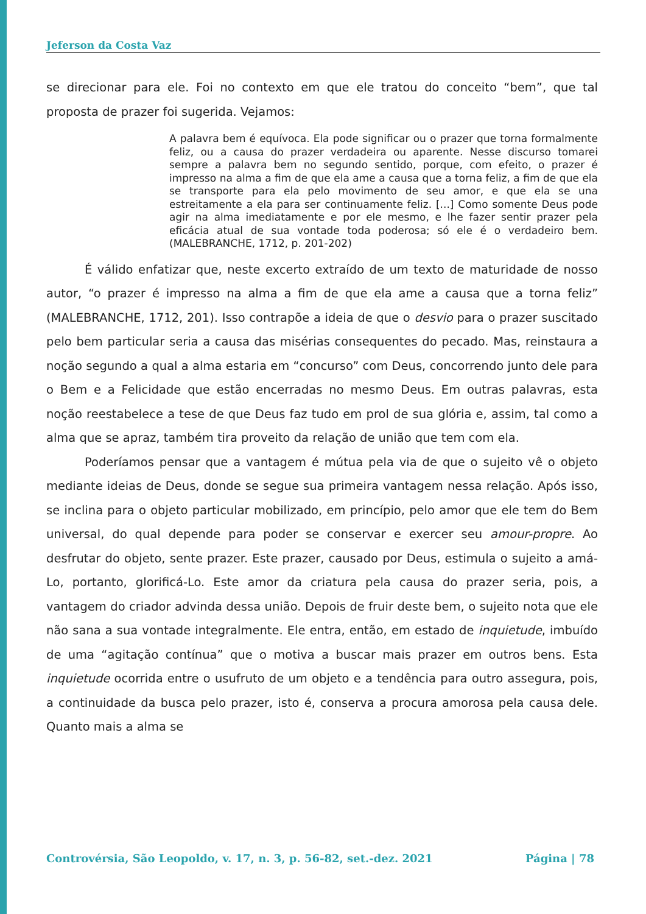Jeferson da Costa Vaz
se direcionar para ele. Foi no contexto em que ele tratou do conceito “bem”, que tal proposta de prazer foi sugerida. Vejamos:
A palavra bem é equívoca. Ela pode significar ou o prazer que torna formalmente feliz, ou a causa do prazer verdadeira ou aparente. Nesse discurso tomarei sempre a palavra bem no segundo sentido, porque, com efeito, o prazer é impresso na alma a fim de que ela ame a causa que a torna feliz, a fim de que ela se transporte para ela pelo movimento de seu amor, e que ela se una estreitamente a ela para ser continuamente feliz. [...] Como somente Deus pode agir na alma imediatamente e por ele mesmo, e lhe fazer sentir prazer pela eficácia atual de sua vontade toda poderosa; só ele é o verdadeiro bem. (MALEBRANCHE, 1712, p. 201-202)
É válido enfatizar que, neste excerto extraído de um texto de maturidade de nosso autor, “o prazer é impresso na alma a fim de que ela ame a causa que a torna feliz” (MALEBRANCHE, 1712, 201). Isso contrapõe a ideia de que o desvio para o prazer suscitado pelo bem particular seria a causa das misérias consequentes do pecado. Mas, reinstaura a noção segundo a qual a alma estaria em “concurso” com Deus, concorrendo junto dele para o Bem e a Felicidade que estão encerradas no mesmo Deus. Em outras palavras, esta noção reestabelece a tese de que Deus faz tudo em prol de sua glória e, assim, tal como a alma que se apraz, também tira proveito da relação de união que tem com ela.
Poderíamos pensar que a vantagem é mútua pela via de que o sujeito vê o objeto mediante ideias de Deus, donde se segue sua primeira vantagem nessa relação. Após isso, se inclina para o objeto particular mobilizado, em princípio, pelo amor que ele tem do Bem universal, do qual depende para poder se conservar e exercer seu amour-propre. Ao desfrutar do objeto, sente prazer. Este prazer, causado por Deus, estimula o sujeito a amá-Lo, portanto, glorificá-Lo. Este amor da criatura pela causa do prazer seria, pois, a vantagem do criador advinda dessa união. Depois de fruir deste bem, o sujeito nota que ele não sana a sua vontade integralmente. Ele entra, então, em estado de inquietude, imbuído de uma “agitação contínua” que o motiva a buscar mais prazer em outros bens. Esta inquietude ocorrida entre o usufruto de um objeto e a tendência para outro assegura, pois, a continuidade da busca pelo prazer, isto é, conserva a procura amorosa pela causa dele. Quanto mais a alma se
Controvérsia, São Leopoldo, v. 17, n. 3, p. 56-82, set.-dez. 2021 Página | 78